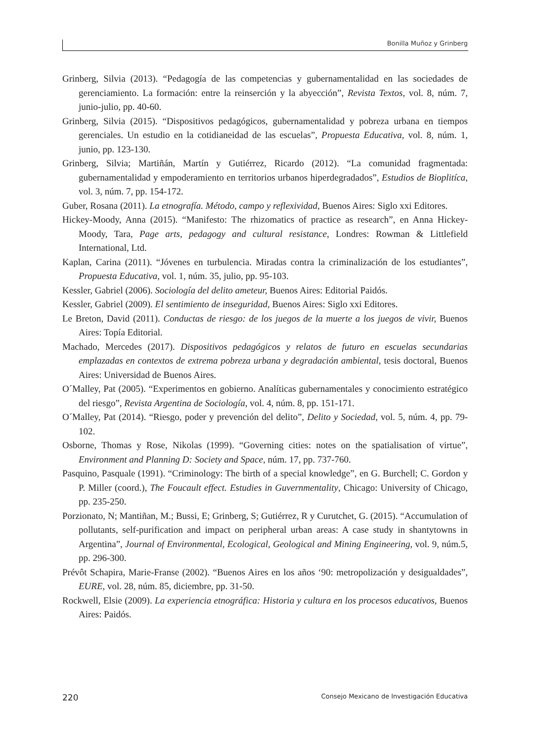Bonilla Muñoz y Grinberg
Grinberg, Silvia (2013). “Pedagogía de las competencias y gubernamentalidad en las sociedades de gerenciamiento. La formación: entre la reinserción y la abyección”, Revista Textos, vol. 8, núm. 7, junio-julio, pp. 40-60.
Grinberg, Silvia (2015). “Dispositivos pedagógicos, gubernamentalidad y pobreza urbana en tiempos gerenciales. Un estudio en la cotidianeidad de las escuelas”, Propuesta Educativa, vol. 8, núm. 1, junio, pp. 123-130.
Grinberg, Silvia; Martiñán, Martín y Gutiérrez, Ricardo (2012). “La comunidad fragmentada: gubernamentalidad y empoderamiento en territorios urbanos hiperdegradados”, Estudios de Bioplitíca, vol. 3, núm. 7, pp. 154-172.
Guber, Rosana (2011). La etnografía. Método, campo y reflexividad, Buenos Aires: Siglo xxi Editores.
Hickey-Moody, Anna (2015). “Manifesto: The rhizomatics of practice as research”, en Anna Hickey-Moody, Tara, Page arts, pedagogy and cultural resistance, Londres: Rowman & Littlefield International, Ltd.
Kaplan, Carina (2011). “Jóvenes en turbulencia. Miradas contra la criminalización de los estudiantes”, Propuesta Educativa, vol. 1, núm. 35, julio, pp. 95-103.
Kessler, Gabriel (2006). Sociología del delito ameteur, Buenos Aires: Editorial Paidós.
Kessler, Gabriel (2009). El sentimiento de inseguridad, Buenos Aires: Siglo xxi Editores.
Le Breton, David (2011). Conductas de riesgo: de los juegos de la muerte a los juegos de vivir, Buenos Aires: Topía Editorial.
Machado, Mercedes (2017). Dispositivos pedagógicos y relatos de futuro en escuelas secundarias emplazadas en contextos de extrema pobreza urbana y degradación ambiental, tesis doctoral, Buenos Aires: Universidad de Buenos Aires.
O´Malley, Pat (2005). “Experimentos en gobierno. Analíticas gubernamentales y conocimiento estratégico del riesgo”, Revista Argentina de Sociología, vol. 4, núm. 8, pp. 151-171.
O´Malley, Pat (2014). “Riesgo, poder y prevención del delito”, Delito y Sociedad, vol. 5, núm. 4, pp. 79-102.
Osborne, Thomas y Rose, Nikolas (1999). “Governing cities: notes on the spatialisation of virtue”, Environment and Planning D: Society and Space, núm. 17, pp. 737-760.
Pasquino, Pasquale (1991). “Criminology: The birth of a special knowledge”, en G. Burchell; C. Gordon y P. Miller (coord.), The Foucault effect. Estudies in Guvernmentality, Chicago: University of Chicago, pp. 235-250.
Porzionato, N; Mantiñan, M.; Bussi, E; Grinberg, S; Gutiérrez, R y Curutchet, G. (2015). “Accumulation of pollutants, self-purification and impact on peripheral urban areas: A case study in shantytowns in Argentina”, Journal of Environmental, Ecological, Geological and Mining Engineering, vol. 9, núm.5, pp. 296-300.
Prévôt Schapira, Marie-Franse (2002). “Buenos Aires en los años ‘90: metropolización y desigualdades”, EURE, vol. 28, núm. 85, diciembre, pp. 31-50.
Rockwell, Elsie (2009). La experiencia etnográfica: Historia y cultura en los procesos educativos, Buenos Aires: Paidós.
220 Consejo Mexicano de Investigación Educativa